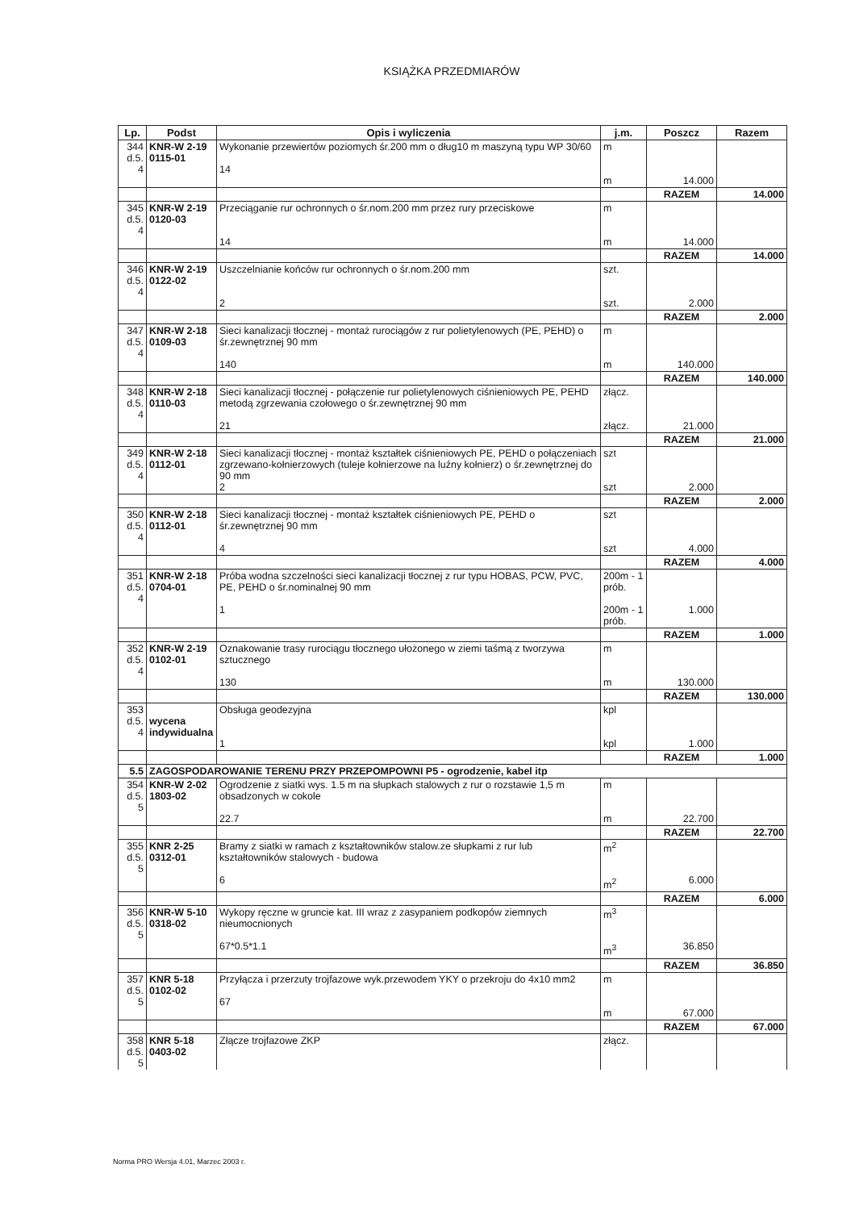KSIĄŻKA PRZEDMIARÓW
| Lp. | Podst | Opis i wyliczenia | j.m. | Poszcz | Razem |
| --- | --- | --- | --- | --- | --- |
| 344 d.5. 4 | KNR-W 2-19 0115-01 | Wykonanie przewiertów poziomych śr.200 mm o dług10 m maszyną typu WP 30/60 14 | m m | 14.000 | |
| | | | | RAZEM | 14.000 |
| 345 d.5. 4 | KNR-W 2-19 0120-03 | Przeciąganie rur ochronnych o śr.nom.200 mm przez rury przeciskowe 14 | m m | 14.000 | |
| | | | | RAZEM | 14.000 |
| 346 d.5. 4 | KNR-W 2-19 0122-02 | Uszczelnianie końców rur ochronnych o śr.nom.200 mm 2 | szt. szt. | 2.000 | |
| | | | | RAZEM | 2.000 |
| 347 d.5. 4 | KNR-W 2-18 0109-03 | Sieci kanalizacji tłocznej - montaż rurociągów z rur polietylenowych (PE, PEHD) o śr.zewnętrznej 90 mm 140 | m m | 140.000 | |
| | | | | RAZEM | 140.000 |
| 348 d.5. 4 | KNR-W 2-18 0110-03 | Sieci kanalizacji tłocznej - połączenie rur polietylenowych ciśnieniowych PE, PEHD metodą zgrzewania czołowego o śr.zewnętrznej 90 mm 21 | złącz. złącz. | 21.000 | |
| | | | | RAZEM | 21.000 |
| 349 d.5. 4 | KNR-W 2-18 0112-01 | Sieci kanalizacji tłocznej - montaż kształtek ciśnieniowych PE, PEHD o połączeniach zgrzewano-kołnierzowych (tuleje kołnierzowe na luźny kołnierz) o śr.zewnętrznej do 90 mm 2 | szt szt | 2.000 | |
| | | | | RAZEM | 2.000 |
| 350 d.5. 4 | KNR-W 2-18 0112-01 | Sieci kanalizacji tłocznej - montaż kształtek ciśnieniowych PE, PEHD o śr.zewnętrznej 90 mm 4 | szt szt | 4.000 | |
| | | | | RAZEM | 4.000 |
| 351 d.5. 4 | KNR-W 2-18 0704-01 | Próba wodna szczelności sieci kanalizacji tłocznej z rur typu HOBAS, PCW, PVC, PE, PEHD o śr.nominalnej 90 mm 1 | 200m - 1 prób. 200m - 1 prób. | 1.000 | |
| | | | | RAZEM | 1.000 |
| 352 d.5. 4 | KNR-W 2-19 0102-01 | Oznakowanie trasy rurociągu tłocznego ułożonego w ziemi taśmą z tworzywa sztucznego 130 | m m | 130.000 | |
| | | | | RAZEM | 130.000 |
| 353 d.5. 4 | wycena indywidualna | Obsługa geodezyjna 1 | kpl kpl | 1.000 | |
| | | | | RAZEM | 1.000 |
| 5.5 | ZAGOSPODAROWANIE TERENU PRZY PRZEPOMPOWNI P5 - ogrodzenie, kabel itp | | | | |
| 354 d.5. 5 | KNR-W 2-02 1803-02 | Ogrodzenie z siatki wys. 1.5 m na słupkach stalowych z rur o rozstawie 1,5 m obsadzonych w cokole 22.7 | m m | 22.700 | |
| | | | | RAZEM | 22.700 |
| 355 d.5. 5 | KNR 2-25 0312-01 | Bramy z siatki w ramach z kształtowników stalow.ze słupkami z rur lub kształtowników stalowych - budowa 6 | m<sup>2</sup> m<sup>2</sup> | 6.000 | |
| | | | | RAZEM | 6.000 |
| 356 d.5. 5 | KNR-W 5-10 0318-02 | Wykopy ręczne w gruncie kat. III wraz z zasypaniem podkopów ziemnych nieumocnionych 67*0.5*1.1 | m<sup>3</sup> m<sup>3</sup> | 36.850 | |
| | | | | RAZEM | 36.850 |
| 357 d.5. 5 | KNR 5-18 0102-02 | Przyłącza i przerzuty trojfazowe wyk.przewodem YKY o przekroju do 4x10 mm2 67 | m m | 67.000 | |
| | | | | RAZEM | 67.000 |
| 358 d.5. 5 | KNR 5-18 0403-02 | Złącze trojfazowe ZKP | złącz. | | |
Norma PRO Wersja 4.01, Marzec 2003 r.